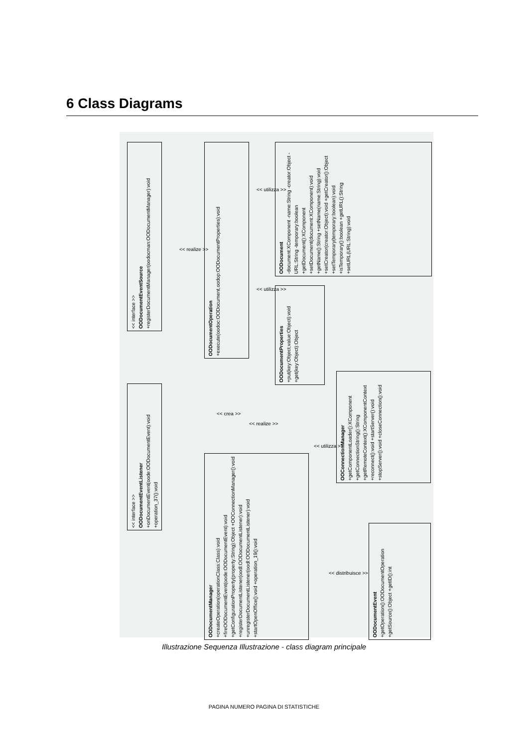6 Class Diagrams
<< interface >>
OODocumentEventSource
+registerDocumentManager(oodocman:OODocumentManager):void
OODocumentOperation
+execute(oodoc:OODocument,oodop:OODocumentProperties):void
OODocument
-document:XComponent -name:String -creator:Object -URL:String -temporary:boolean +getDocument():XComponent +setDocument(document:XComponent):void +getName():String +setName(name:String):void +setCreator(creator:Object):void +getCreator():Object +setTemporary(temporary:boolean):void +isTemporary():boolean +getURL():String +setURL(URL:String):void
OODocumentProperties
+put(key:Object,value:Object):void +get(key:Object):Object
<< interface >>
OODocumentEventListener
+onDocumentEvent(oode:OODocumentEvent):void +operation_37():void
OODocumentManager
+createOperation(operationClass:Class):void +fireOODocumentEvent(oode:OODocumentEvent):void +getConfigurationProperty(property:String):Object +OOConnectionManager():void +registerDocumentListener(oodl:OODocumentListener):void +unregisterDocumentListener(oodl:OODocumentListener):void +startOpenOffice():void +operation_19():void
OOConnectionManager
+getComponentLoader():XComponent +getConnectionString():String +getRemoteContext():XComponentContext +reconnect():void +startServer():void +stopServer():void +closeConnection():void
OODocumentEvent
+getOperation():OODocumentOperation +getSource():Object +getID():int
<< realize >>
<< utilizza >>
<< utilizza >>
<< crea >>
<< realize >>
<< utilizza >>
<< distribuisce >>
Illustrazione Sequenza Illustrazione - class diagram principale
PAGINA NUMERO PAGINA DI STATISTICHE